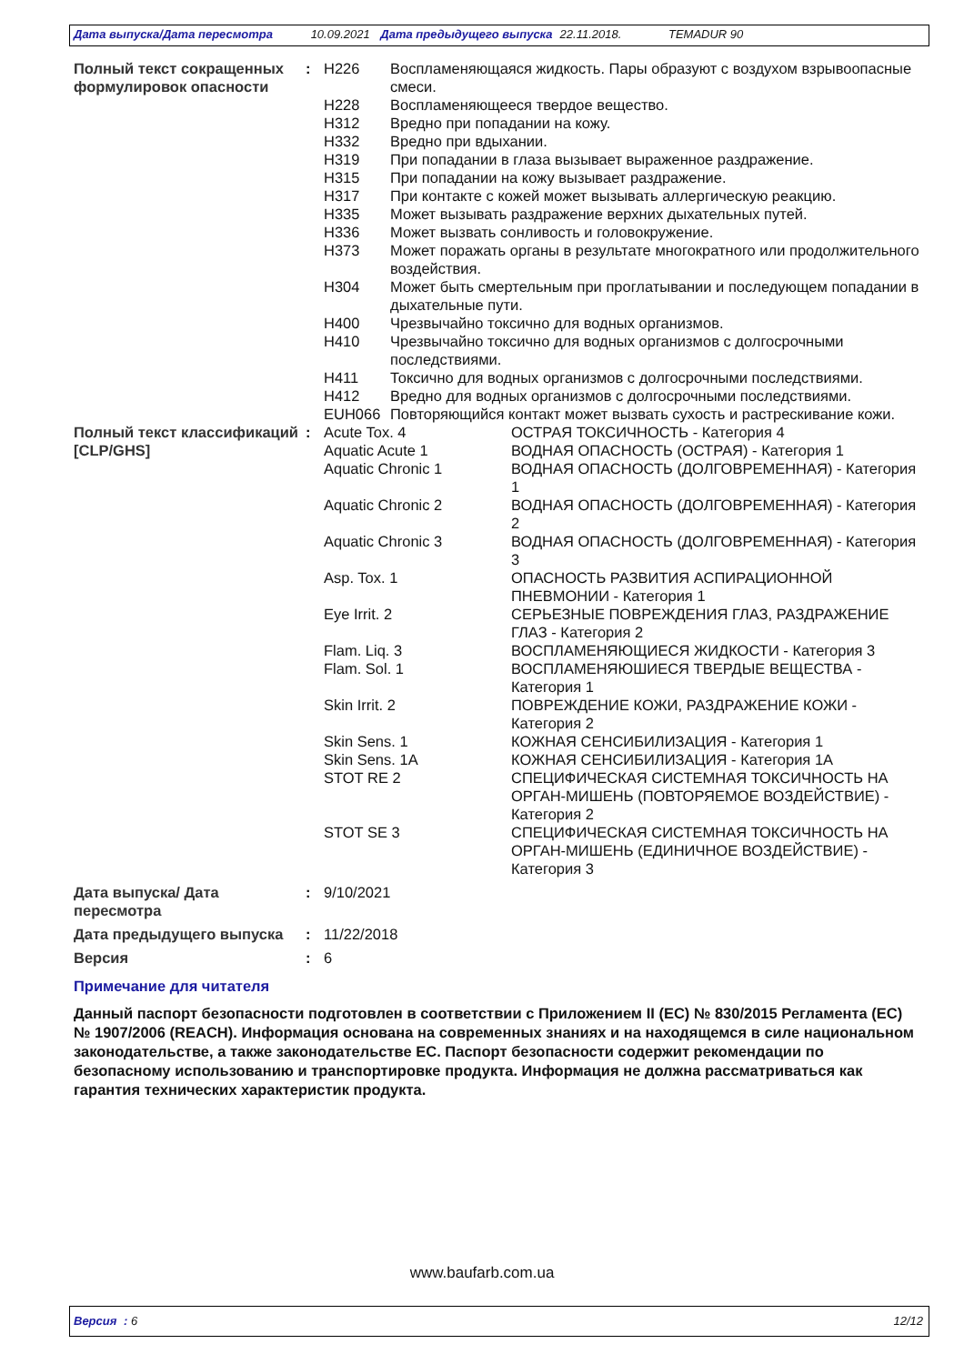Дата выпуска/Дата пересмотра 10.09.2021 Дата предыдущего выпуска 22.11.2018. TEMADUR 90
| Полный текст сокращенных формулировок опасности | : | / H226 / Воспламеняющаяся жидкость. Пары образуют с воздухом взрывоопасные смеси. / / H228 / Воспламеняющееся твердое вещество. / / H312 / Вредно при попадании на кожу. / / H332 / Вредно при вдыхании. / / H319 / При попадании в глаза вызывает выраженное раздражение. / / H315 / При попадании на кожу вызывает раздражение. / / H317 / При контакте с кожей может вызывать аллергическую реакцию. / / H335 / Может вызывать раздражение верхних дыхательных путей. / / H336 / Может вызвать сонливость и головокружение. / / H373 / Может поражать органы в результате многократного или продолжительного воздействия. / / H304 / Может быть смертельным при проглатывании и последующем попадании в дыхательные пути. / / H400 / Чрезвычайно токсично для водных организмов. / / H410 / Чрезвычайно токсично для водных организмов с долгосрочными последствиями. / / H411 / Токсично для водных организмов с долгосрочными последствиями. / / H412 / Вредно для водных организмов с долгосрочными последствиями. / / EUH066 / Повторяющийся контакт может вызвать сухость и растрескивание кожи. / |
| Полный текст классификаций [CLP/GHS] | : | / Acute Tox. 4 / ОСТРАЯ ТОКСИЧНОСТЬ - Категория 4 / / Aquatic Acute 1 / ВОДНАЯ ОПАСНОСТЬ (ОСТРАЯ) - Категория 1 / / Aquatic Chronic 1 / ВОДНАЯ ОПАСНОСТЬ (ДОЛГОВРЕМЕННАЯ) - Категория 1 / / Aquatic Chronic 2 / ВОДНАЯ ОПАСНОСТЬ (ДОЛГОВРЕМЕННАЯ) - Категория 2 / / Aquatic Chronic 3 / ВОДНАЯ ОПАСНОСТЬ (ДОЛГОВРЕМЕННАЯ) - Категория 3 / / Asp. Tox. 1 / ОПАСНОСТЬ РАЗВИТИЯ АСПИРАЦИОННОЙ ПНЕВМОНИИ - Категория 1 / / Eye Irrit. 2 / СЕРЬЕЗНЫЕ ПОВРЕЖДЕНИЯ ГЛАЗ, РАЗДРАЖЕНИЕ ГЛАЗ - Категория 2 / / Flam. Liq. 3 / ВОСПЛАМЕНЯЮЩИЕСЯ ЖИДКОСТИ - Категория 3 / / Flam. Sol. 1 / ВОСПЛАМЕНЯЮШИЕСЯ ТВЕРДЫЕ ВЕЩЕСТВА - Категория 1 / / Skin Irrit. 2 / ПОВРЕЖДЕНИЕ КОЖИ, РАЗДРАЖЕНИЕ КОЖИ - Категория 2 / / Skin Sens. 1 / КОЖНАЯ СЕНСИБИЛИЗАЦИЯ - Категория 1 / / Skin Sens. 1A / КОЖНАЯ СЕНСИБИЛИЗАЦИЯ - Категория 1A / / STOT RE 2 / СПЕЦИФИЧЕСКАЯ СИСТЕМНАЯ ТОКСИЧНОСТЬ НА ОРГАН-МИШЕНЬ (ПОВТОРЯЕМОЕ ВОЗДЕЙСТВИЕ) - Категория 2 / / STOT SE 3 / СПЕЦИФИЧЕСКАЯ СИСТЕМНАЯ ТОКСИЧНОСТЬ НА ОРГАН-МИШЕНЬ (ЕДИНИЧНОЕ ВОЗДЕЙСТВИЕ) - Категория 3 / |
| Дата выпуска/ Дата пересмотра | : | 9/10/2021 |
| Дата предыдущего выпуска | : | 11/22/2018 |
| Версия | : | 6 |
Примечание для читателя
Данный паспорт безопасности подготовлен в соответствии с Приложением II (ЕС) № 830/2015 Регламента (ЕС) № 1907/2006 (REACH). Информация основана на современных знаниях и на находящемся в силе национальном законодательстве, а также законодательстве ЕС. Паспорт безопасности содержит рекомендации по безопасному использованию и транспортировке продукта. Информация не должна рассматриваться как гарантия технических характеристик продукта.
www.baufarb.com.ua
Версия : 6 12/12